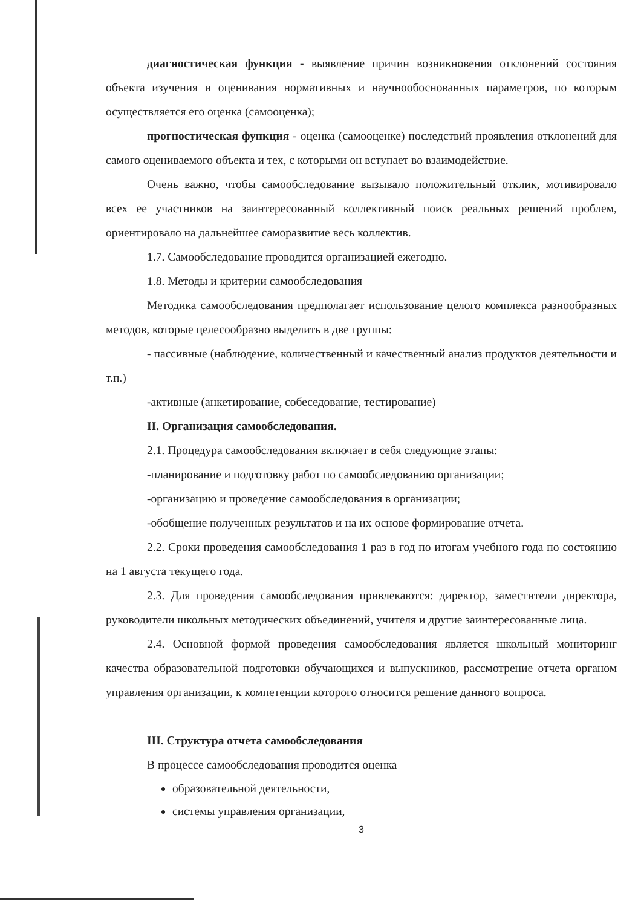диагностическая функция - выявление причин возникновения отклонений состояния объекта изучения и оценивания нормативных и научнообоснованных параметров, по которым осуществляется его оценка (самооценка);
прогностическая функция - оценка (самооценке) последствий проявления отклонений для самого оцениваемого объекта и тех, с которыми он вступает во взаимодействие.
Очень важно, чтобы самообследование вызывало положительный отклик, мотивировало всех ее участников на заинтересованный коллективный поиск реальных решений проблем, ориентировало на дальнейшее саморазвитие весь коллектив.
1.7. Самообследование проводится организацией ежегодно.
1.8. Методы и критерии самообследования
Методика самообследования предполагает использование целого комплекса разнообразных методов, которые целесообразно выделить в две группы:
- пассивные (наблюдение, количественный и качественный анализ продуктов деятельности и т.п.)
-активные (анкетирование, собеседование, тестирование)
II. Организация самообследования.
2.1. Процедура самообследования включает в себя следующие этапы:
-планирование и подготовку работ по самообследованию организации;
-организацию и проведение самообследования в организации;
-обобщение полученных результатов и на их основе формирование отчета.
2.2. Сроки проведения самообследования 1 раз в год по итогам учебного года по состоянию на 1 августа текущего года.
2.3. Для проведения самообследования привлекаются: директор, заместители директора, руководители школьных методических объединений, учителя и другие заинтересованные лица.
2.4. Основной формой проведения самообследования является школьный мониторинг качества образовательной подготовки обучающихся и выпускников, рассмотрение отчета органом управления организации, к компетенции которого относится решение данного вопроса.
III. Структура отчета самообследования
В процессе самообследования проводится оценка
образовательной деятельности,
системы управления организации,
3